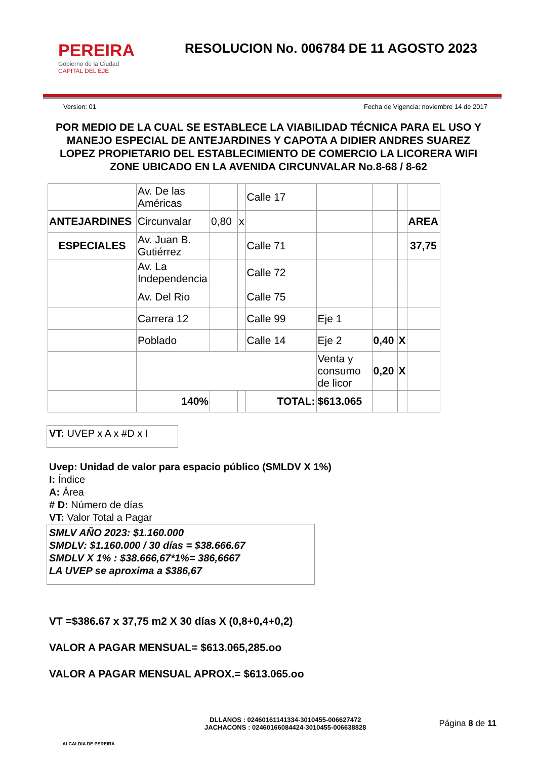PEREIRA
Gobierno de la Ciudad
CAPITAL DEL EJE
RESOLUCION No. 006784 DE 11 AGOSTO 2023
Version: 01 Fecha de Vigencia: noviembre 14 de 2017
POR MEDIO DE LA CUAL SE ESTABLECE LA VIABILIDAD TÉCNICA PARA EL USO Y MANEJO ESPECIAL DE ANTEJARDINES Y CAPOTA A DIDIER ANDRES SUAREZ LOPEZ PROPIETARIO DEL ESTABLECIMIENTO DE COMERCIO LA LICORERA WIFI ZONE UBICADO EN LA AVENIDA CIRCUNVALAR No.8-68 / 8-62
| | Av. De las Américas | | | Calle 17 | | | | |
| ANTEJARDINES | Circunvalar | 0,80 | x | | | | | AREA |
| ESPECIALES | Av. Juan B. Gutiérrez | | | Calle 71 | | | | 37,75 |
| | Av. La Independencia | | | Calle 72 | | | | |
| | Av. Del Rio | | | Calle 75 | | | | |
| | Carrera 12 | | | Calle 99 | Eje 1 | | | |
| | Poblado | | | Calle 14 | Eje 2 | 0,40 | X | |
| | | | | | Venta y consumo de licor | 0,20 | X | |
| | 140% | | | TOTAL: | $613.065 | | | |
VT: UVEP x A x #D x I
Uvep: Unidad de valor para espacio público (SMLDV X 1%)
I: Índice
A: Área
# D: Número de días
VT: Valor Total a Pagar
SMLV AÑO 2023: $1.160.000
SMDLV: $1.160.000 / 30 días = $38.666.67
SMDLV X 1% : $38.666,67*1%= 386,6667
LA UVEP se aproxima a $386,67
VT =$386.67 x 37,75 m2 X 30 días X (0,8+0,4+0,2)
VALOR A PAGAR MENSUAL= $613.065,285.oo
VALOR A PAGAR MENSUAL APROX.= $613.065.oo
ALCALDIA DE PEREIRA
DLLANOS : 02460161141334-3010455-006627472
JACHACONS : 02460166084424-3010455-006638828
Página 8 de 11